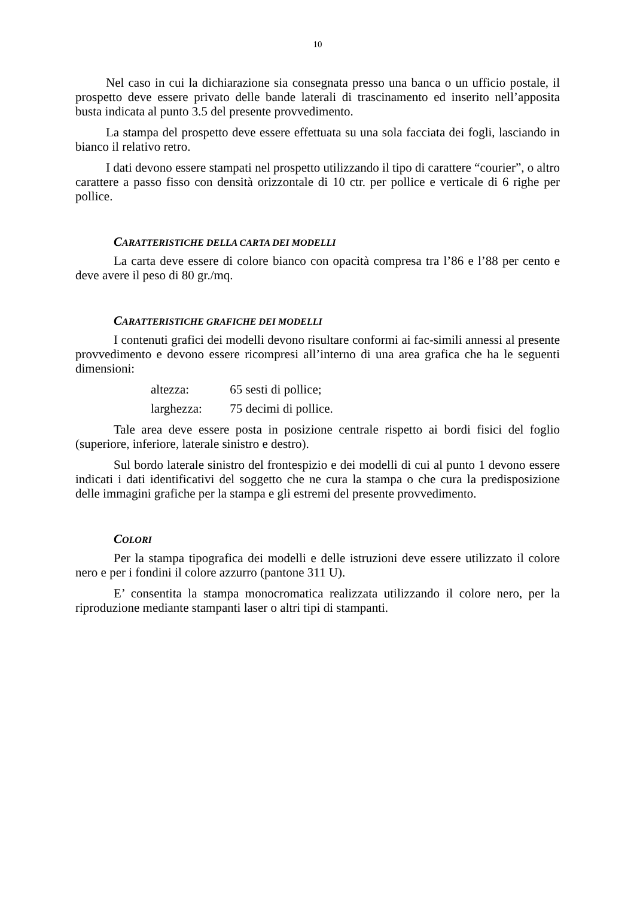10
Nel caso in cui la dichiarazione sia consegnata presso una banca o un ufficio postale, il prospetto deve essere privato delle bande laterali di trascinamento ed inserito nell’apposita busta indicata al punto 3.5 del presente provvedimento.
La stampa del prospetto deve essere effettuata su una sola facciata dei fogli, lasciando in bianco il relativo retro.
I dati devono essere stampati nel prospetto utilizzando il tipo di carattere “courier”, o altro carattere a passo fisso con densità orizzontale di 10 ctr. per pollice e verticale di 6 righe per pollice.
CARATTERISTICHE DELLA CARTA DEI MODELLI
La carta deve essere di colore bianco con opacità compresa tra l’86 e l’88 per cento e deve avere il peso di 80 gr./mq.
CARATTERISTICHE GRAFICHE DEI MODELLI
I contenuti grafici dei modelli devono risultare conformi ai fac-simili annessi al presente provvedimento e devono essere ricompresi all’interno di una area grafica che ha le seguenti dimensioni:
altezza: 65 sesti di pollice;
larghezza: 75 decimi di pollice.
Tale area deve essere posta in posizione centrale rispetto ai bordi fisici del foglio (superiore, inferiore, laterale sinistro e destro).
Sul bordo laterale sinistro del frontespizio e dei modelli di cui al punto 1 devono essere indicati i dati identificativi del soggetto che ne cura la stampa o che cura la predisposizione delle immagini grafiche per la stampa e gli estremi del presente provvedimento.
COLORI
Per la stampa tipografica dei modelli e delle istruzioni deve essere utilizzato il colore nero e per i fondini il colore azzurro (pantone 311 U).
E’ consentita la stampa monocromatica realizzata utilizzando il colore nero, per la riproduzione mediante stampanti laser o altri tipi di stampanti.